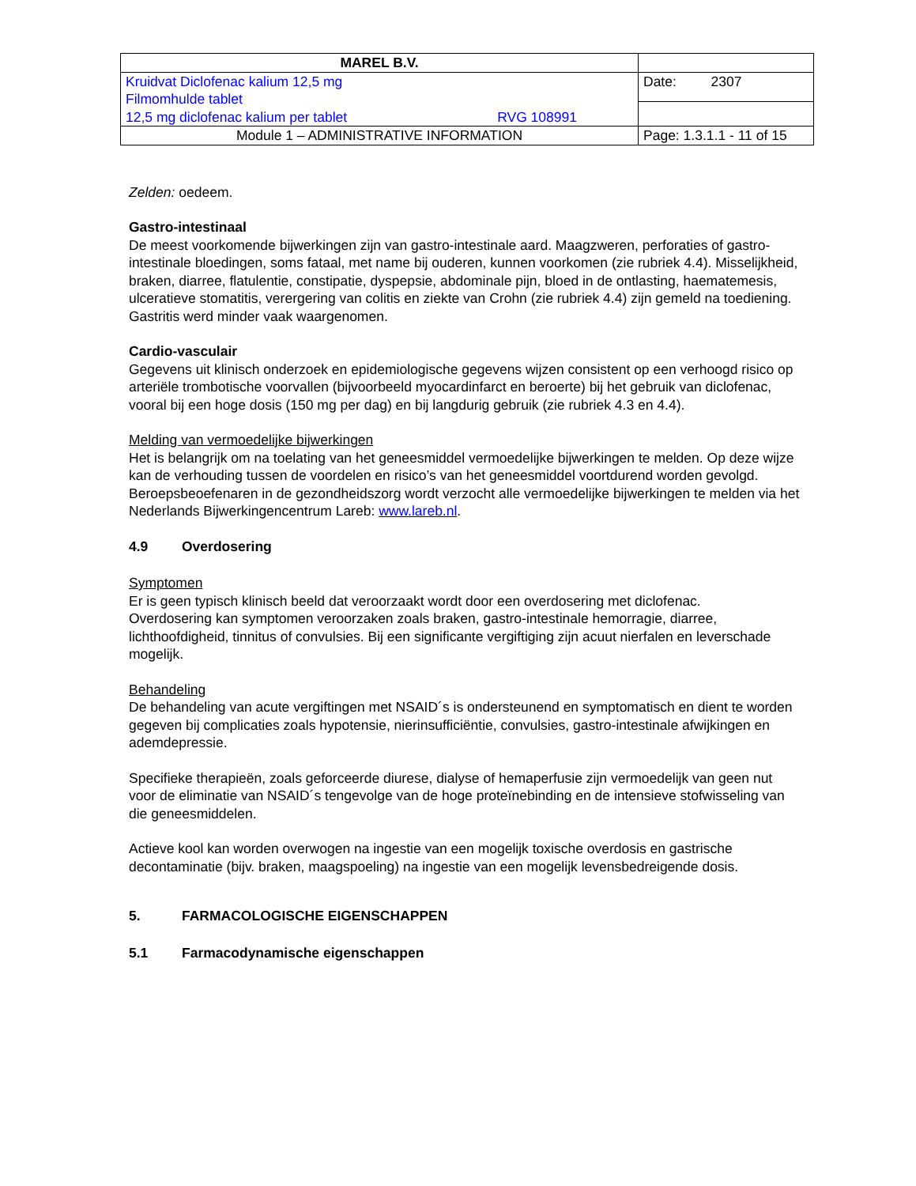| MAREL B.V. | |
| Kruidvat Diclofenac kalium 12,5 mg Filmomhulde tablet 12,5 mg diclofenac kalium per tablet RVG 108991 | Date: 2307 |
| Module 1 – ADMINISTRATIVE INFORMATION | Page: 1.3.1.1 - 11 of 15 |
Zelden: oedeem.
Gastro-intestinaal
De meest voorkomende bijwerkingen zijn van gastro-intestinale aard. Maagzweren, perforaties of gastro-intestinale bloedingen, soms fataal, met name bij ouderen, kunnen voorkomen (zie rubriek 4.4). Misselijkheid, braken, diarree, flatulentie, constipatie, dyspepsie, abdominale pijn, bloed in de ontlasting, haematemesis, ulceratieve stomatitis, verergering van colitis en ziekte van Crohn (zie rubriek 4.4) zijn gemeld na toediening. Gastritis werd minder vaak waargenomen.
Cardio-vasculair
Gegevens uit klinisch onderzoek en epidemiologische gegevens wijzen consistent op een verhoogd risico op arteriële trombotische voorvallen (bijvoorbeeld myocardinfarct en beroerte) bij het gebruik van diclofenac, vooral bij een hoge dosis (150 mg per dag) en bij langdurig gebruik (zie rubriek 4.3 en 4.4).
Melding van vermoedelijke bijwerkingen
Het is belangrijk om na toelating van het geneesmiddel vermoedelijke bijwerkingen te melden. Op deze wijze kan de verhouding tussen de voordelen en risico’s van het geneesmiddel voortdurend worden gevolgd. Beroepsbeoefenaren in de gezondheidszorg wordt verzocht alle vermoedelijke bijwerkingen te melden via het Nederlands Bijwerkingencentrum Lareb: www.lareb.nl.
4.9 Overdosering
Symptomen
Er is geen typisch klinisch beeld dat veroorzaakt wordt door een overdosering met diclofenac.
Overdosering kan symptomen veroorzaken zoals braken, gastro-intestinale hemorragie, diarree, lichthoofdigheid, tinnitus of convulsies. Bij een significante vergiftiging zijn acuut nierfalen en leverschade mogelijk.
Behandeling
De behandeling van acute vergiftingen met NSAID´s is ondersteunend en symptomatisch en dient te worden gegeven bij complicaties zoals hypotensie, nierinsufficiëntie, convulsies, gastro-intestinale afwijkingen en ademdepressie.
Specifieke therapieën, zoals geforceerde diurese, dialyse of hemaperfusie zijn vermoedelijk van geen nut voor de eliminatie van NSAID´s tengevolge van de hoge proteïnebinding en de intensieve stofwisseling van die geneesmiddelen.
Actieve kool kan worden overwogen na ingestie van een mogelijk toxische overdosis en gastrische decontaminatie (bijv. braken, maagspoeling) na ingestie van een mogelijk levensbedreigende dosis.
5. FARMACOLOGISCHE EIGENSCHAPPEN
5.1 Farmacodynamische eigenschappen